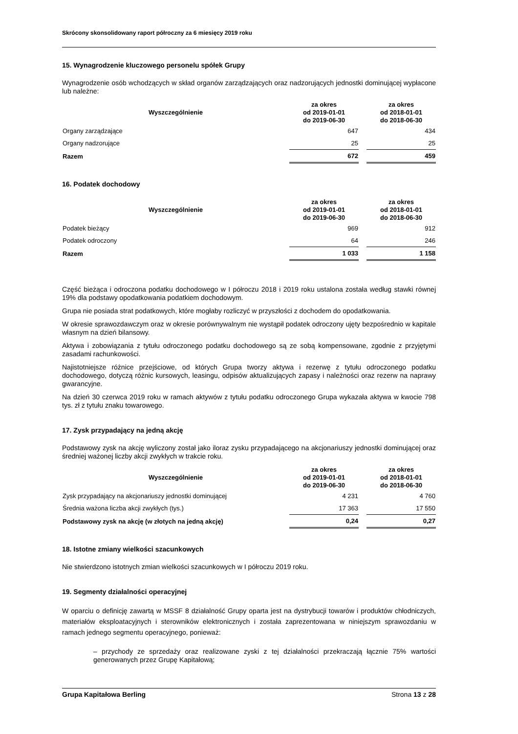Skrócony skonsolidowany raport półroczny za 6 miesięcy 2019 roku
15. Wynagrodzenie kluczowego personelu spółek Grupy
Wynagrodzenie osób wchodzących w skład organów zarządzających oraz nadzorujących jednostki dominującej wypłacone lub należne:
| Wyszczególnienie | za okres od 2019-01-01 do 2019-06-30 | | za okres od 2018-01-01 do 2018-06-30 |
| --- | --- | --- | --- |
| Organy zarządzające | 647 | | 434 |
| Organy nadzorujące | 25 | | 25 |
| Razem | 672 | | 459 |
16. Podatek dochodowy
| Wyszczególnienie | za okres od 2019-01-01 do 2019-06-30 | | za okres od 2018-01-01 do 2018-06-30 |
| --- | --- | --- | --- |
| Podatek bieżący | 969 | | 912 |
| Podatek odroczony | 64 | | 246 |
| Razem | 1 033 | | 1 158 |
Część bieżąca i odroczona podatku dochodowego w I półroczu 2018 i 2019 roku ustalona została według stawki równej 19% dla podstawy opodatkowania podatkiem dochodowym.
Grupa nie posiada strat podatkowych, które mogłaby rozliczyć w przyszłości z dochodem do opodatkowania.
W okresie sprawozdawczym oraz w okresie porównywalnym nie wystąpił podatek odroczony ujęty bezpośrednio w kapitale własnym na dzień bilansowy.
Aktywa i zobowiązania z tytułu odroczonego podatku dochodowego są ze sobą kompensowane, zgodnie z przyjętymi zasadami rachunkowości.
Najistotniejsze różnice przejściowe, od których Grupa tworzy aktywa i rezerwę z tytułu odroczonego podatku dochodowego, dotyczą różnic kursowych, leasingu, odpisów aktualizujących zapasy i należności oraz rezerw na naprawy gwarancyjne.
Na dzień 30 czerwca 2019 roku w ramach aktywów z tytułu podatku odroczonego Grupa wykazała aktywa w kwocie 798 tys. zł z tytułu znaku towarowego.
17. Zysk przypadający na jedną akcję
Podstawowy zysk na akcję wyliczony został jako iloraz zysku przypadającego na akcjonariuszy jednostki dominującej oraz średniej ważonej liczby akcji zwykłych w trakcie roku.
| Wyszczególnienie | za okres od 2019-01-01 do 2019-06-30 | | za okres od 2018-01-01 do 2018-06-30 |
| --- | --- | --- | --- |
| Zysk przypadający na akcjonariuszy jednostki dominującej | 4 231 | | 4 760 |
| Średnia ważona liczba akcji zwykłych (tys.) | 17 363 | | 17 550 |
| Podstawowy zysk na akcję (w złotych na jedną akcję) | 0,24 | | 0,27 |
18. Istotne zmiany wielkości szacunkowych
Nie stwierdzono istotnych zmian wielkości szacunkowych w I półroczu 2019 roku.
19. Segmenty działalności operacyjnej
W oparciu o definicję zawartą w MSSF 8 działalność Grupy oparta jest na dystrybucji towarów i produktów chłodniczych, materiałów eksploatacyjnych i sterowników elektronicznych i została zaprezentowana w niniejszym sprawozdaniu w ramach jednego segmentu operacyjnego, ponieważ:
– przychody ze sprzedaży oraz realizowane zyski z tej działalności przekraczają łącznie 75% wartości generowanych przez Grupę Kapitałową;
Grupa Kapitałowa Berling Strona 13 z 28